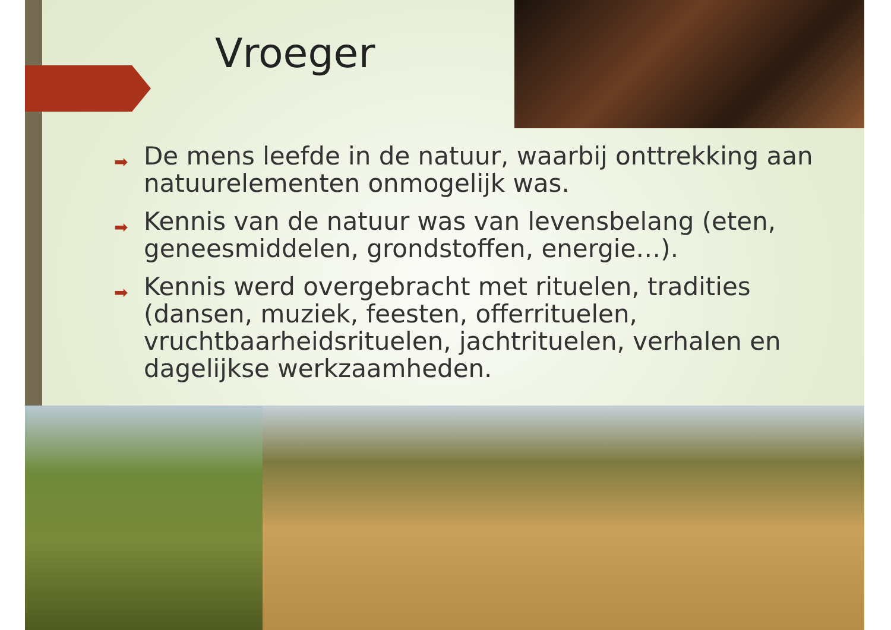Vroeger
➡ De mens leefde in de natuur, waarbij onttrekking aan natuurelementen onmogelijk was.
➡ Kennis van de natuur was van levensbelang (eten, geneesmiddelen, grondstoffen, energie…).
➡ Kennis werd overgebracht met rituelen, tradities (dansen, muziek, feesten, offerrituelen, vruchtbaarheidsrituelen, jachtrituelen, verhalen en dagelijkse werkzaamheden.